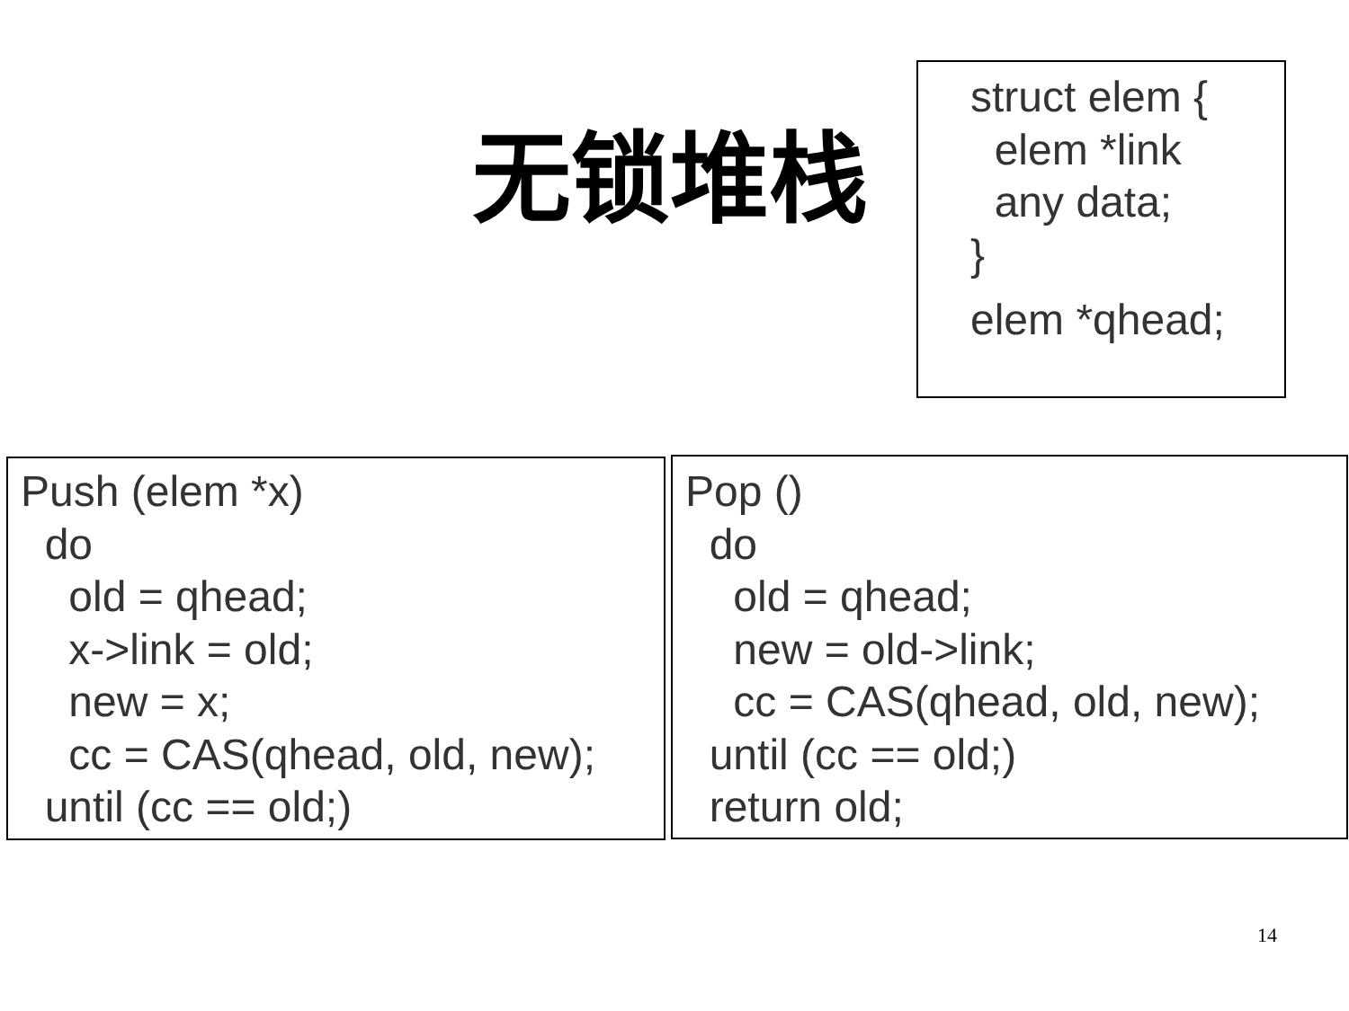无锁堆栈
struct elem { elem *link any data; } elem *qhead;
Push (elem *x) do old = qhead; x->link = old; new = x; cc = CAS(qhead, old, new); until (cc == old;)
Pop () do old = qhead; new = old->link; cc = CAS(qhead, old, new); until (cc == old;) return old;
14